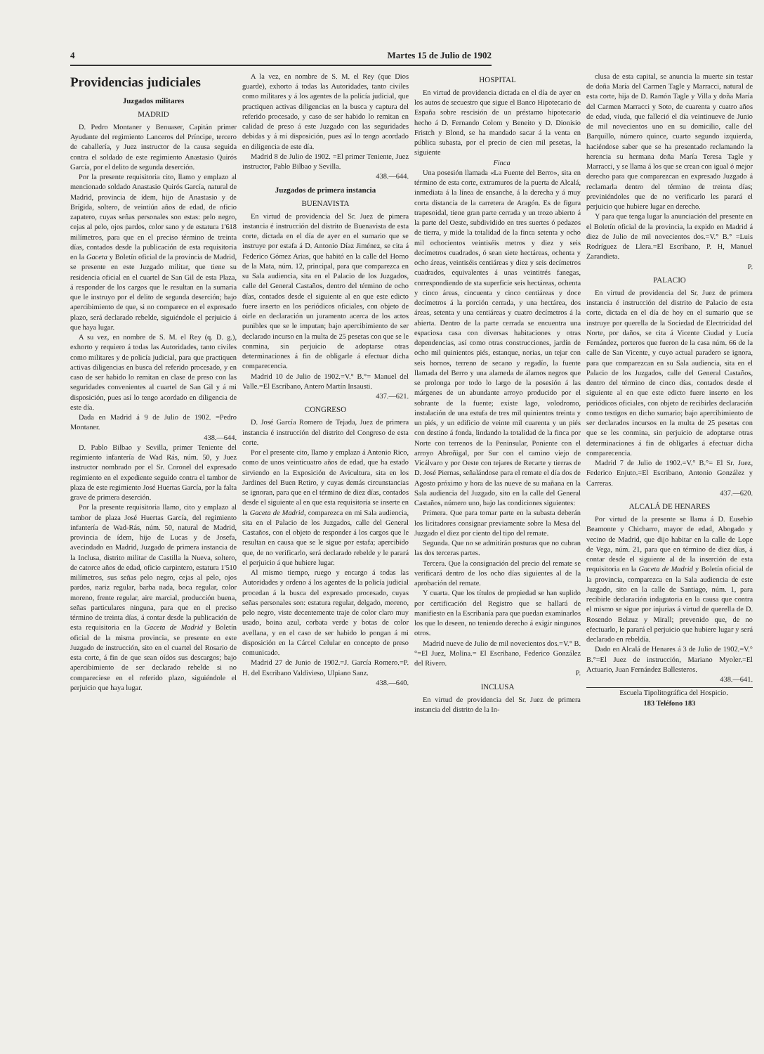4 Martes 15 de Julio de 1902
Providencias judiciales
Juzgados militares
MADRID
D. Pedro Montaner y Benuaser, Capitán primer Ayudante del regimiento Lanceros del Príncipe, tercero de caballería, y Juez instructor de la causa seguida contra el soldado de este regimiento Anastasio Quirós García, por el delito de segunda deserción.
Por la presente requisitoria cito, llamo y emplazo al mencionado soldado Anastasio Quirós García, natural de Madrid, provincia de ídem, hijo de Anastasio y de Brígida, soltero, de veintiún años de edad, de oficio zapatero, cuyas señas personales son estas: pelo negro, cejas al pelo, ojos pardos, color sano y de estatura 1'618 milímetros, para que en el preciso término de treinta días, contados desde la publicación de esta requisitoria en la Gaceta y Boletín oficial de la provincia de Madrid, se presente en este Juzgado militar, que tiene su residencia oficial en el cuartel de San Gil de esta Plaza, á responder de los cargos que le resultan en la sumaria que le instruyo por el delito de segunda deserción; bajo apercibimiento de que, si no comparece en el expresado plazo, será declarado rebelde, siguiéndole el perjuicio á que haya lugar.
A su vez, en nombre de S. M. el Rey (q. D. g.), exhorto y requiero á todas las Autoridades, tanto civiles como militares y de policía judicial, para que practiquen activas diligencias en busca del referido procesado, y en caso de ser habido lo remitan en clase de preso con las seguridades convenientes al cuartel de San Gil y á mi disposición, pues así lo tengo acordado en diligencia de este día.
Dada en Madrid á 9 de Julio de 1902. =Pedro Montaner.
438.—644.
D. Pablo Bilbao y Sevilla, primer Teniente del regimiento infantería de Wad Rás, núm. 50, y Juez instructor nombrado por el Sr. Coronel del expresado regimiento en el expediente seguido contra el tambor de plaza de este regimiento José Huertas García, por la falta grave de primera deserción.
Por la presente requisitoria llamo, cito y emplazo al tambor de plaza José Huertas García, del regimiento infantería de Wad-Rás, núm. 50, natural de Madrid, provincia de ídem, hijo de Lucas y de Josefa, avecindado en Madrid, Juzgado de primera instancia de la Inclusa, distrito militar de Castilla la Nueva, soltero, de catorce años de edad, oficio carpintero, estatura 1'510 milímetros, sus señas pelo negro, cejas al pelo, ojos pardos, nariz regular, barba nada, boca regular, color moreno, frente regular, aire marcial, producción buena, señas particulares ninguna, para que en el preciso término de treinta días, á contar desde la publicación de esta requisitoria en la Gaceta de Madrid y Boletín oficial de la misma provincia, se presente en este Juzgado de instrucción, sito en el cuartel del Rosario de esta corte, á fin de que sean oídos sus descargos; bajo apercibimiento de ser declarado rebelde si no compareciese en el referido plazo, siguiéndole el perjuicio que haya lugar.
A la vez, en nombre de S. M. el Rey (que Dios guarde), exhorto á todas las Autoridades, tanto civiles como militares y á los agentes de la policía judicial, que practiquen activas diligencias en la busca y captura del referido procesado, y caso de ser habido lo remitan en calidad de preso á este Juzgado con las seguridades debidas y á mi disposición, pues así lo tengo acordado en diligencia de este día.
Madrid 8 de Julio de 1902. =El primer Teniente, Juez instructor, Pablo Bilbao y Sevilla.
438.—644.
Juzgados de primera instancia
BUENAVISTA
En virtud de providencia del Sr. Juez de pimera instancia é instrucción del distrito de Buenavista de esta corte, dictada en el día de ayer en el sumario que se instruye por estafa á D. Antonio Díaz Jiménez, se cita á Federico Gómez Arias, que habitó en la calle del Horno de la Mata, núm. 12, principal, para que comparezca en su Sala audiencia, sita en el Palacio de los Juzgados, calle del General Castaños, dentro del término de ocho días, contados desde el siguiente al en que este edicto fuere inserto en los periódicos oficiales, con objeto de oirle en declaración un juramento acerca de los actos punibles que se le imputan; bajo apercibimiento de ser declarado incurso en la multa de 25 pesetas con que se le conmina, sin perjuicio de adoptarse otras determinaciones á fin de obligarle á efectuar dicha comparecencia.
Madrid 10 de Julio de 1902.=V.° B.°= Manuel del Valle.=El Escribano, Antero Martín Insausti.
437.—621.
CONGRESO
D. José García Romero de Tejada, Juez de primera instancia é instrucción del distrito del Congreso de esta corte.
Por el presente cito, llamo y emplazo á Antonio Rico, como de unos veinticuatro años de edad, que ha estado sirviendo en la Exposición de Avicultura, sita en los Jardines del Buen Retiro, y cuyas demás circunstancias se ignoran, para que en el término de diez días, contados desde el siguiente al en que esta requisitoria se inserte en la Gaceta de Madrid, comparezca en mi Sala audiencia, sita en el Palacio de los Juzgados, calle del General Castaños, con el objeto de responder á los cargos que le resultan en causa que se le sigue por estafa; apercibido que, de no verificarlo, será declarado rebelde y le parará el perjuicio á que hubiere lugar.
Al mismo tiempo, ruego y encargo á todas las Autoridades y ordeno á los agentes de la policía judicial procedan á la busca del expresado procesado, cuyas señas personales son: estatura regular, delgado, moreno, pelo negro, viste decentemente traje de color claro muy usado, boina azul, corbata verde y botas de color avellana, y en el caso de ser habido lo pongan á mi disposición en la Cárcel Celular en concepto de preso comunicado.
Madrid 27 de Junio de 1902.=J. García Romero.=P. H. del Escribano Valdivieso, Ulpiano Sanz.
438.—640.
HOSPITAL
En virtud de providencia dictada en el día de ayer en los autos de secuestro que sigue el Banco Hipotecario de España sobre rescisión de un préstamo hipotecario hecho á D. Fernando Colom y Beneito y D. Dionisio Fristch y Blond, se ha mandado sacar á la venta en pública subasta, por el precio de cien mil pesetas, la siguiente
Finca
Una posesión llamada «La Fuente del Berro», sita en término de esta corte, extramuros de la puerta de Alcalá, inmediata á la línea de ensanche, á la derecha y á muy corta distancia de la carretera de Aragón. Es de figura trapesoidal, tiene gran parte cerrada y un trozo abierto á la parte del Oeste, subdividido en tres suertes ó pedazos de tierra, y mide la totalidad de la finca setenta y ocho mil ochocientos veintiséis metros y diez y seis decímetros cuadrados, ó sean siete hectáreas, ochenta y ocho áreas, veintiséis centiáreas y diez y seis decímetros cuadrados, equivalentes á unas veintitrés fanegas, correspondiendo de sta superficie seis hectáreas, ochenta y cinco áreas, cincuenta y cinco centiáreas y doce decímetros á la porción cerrada, y una hectárea, dos áreas, setenta y una centiáreas y cuatro decímetros á la abierta. Dentro de la parte cerrada se encuentra una espaciosa casa con diversas habitaciones y otras dependencias, así como otras construcciones, jardín de ocho mil quinientos piés, estanque, norias, un tejar con seis hornos, terreno de secano y regadío, la fuente llamada del Berro y una alameda de álamos negros que se prolonga por todo lo largo de la posesión á las márgenes de un abundante arroyo producido por el sobrante de la fuente; existe lago, volodromo, instalación de una estufa de tres mil quinientos treinta y un piés, y un edificio de veinte mil cuarenta y un piés con destino á fonda, lindando la totalidad de la finca por Norte con terrenos de la Peninsular, Poniente con el arroyo Abroñigal, por Sur con el camino viejo de Vicálvaro y por Oeste con tejares de Recarte y tierras de D. José Piernas, señalándose para el remate el día dos de Agosto próximo y hora de las nueve de su mañana en la Sala audiencia del Juzgado, sito en la calle del General Castaños, número uno, bajo las condiciones siguientes:
Primera. Que para tomar parte en la subasta deberán los licitadores consignar previamente sobre la Mesa del Juzgado el diez por ciento del tipo del remate.
Segunda. Que no se admitirán posturas que no cubran las dos terceras partes.
Tercera. Que la consignación del precio del remate se verificará dentro de los ocho días siguientes al de la aprobación del remate.
Y cuarta. Que los títulos de propiedad se han suplido por certificación del Registro que se hallará de manifiesto en la Escribanía para que puedan examinarlos los que lo deseen, no teniendo derecho á exigir ningunos otros.
Madrid nueve de Julio de mil novecientos dos.=V.° B.°=El Juez, Molina.= El Escribano, Federico González del Rivero.
P.
INCLUSA
En virtud de providencia del Sr. Juez de primera instancia del distrito de la In-
clusa de esta capital, se anuncia la muerte sin testar de doña María del Carmen Tagle y Marracci, natural de esta corte, hija de D. Ramón Tagle y Villa y doña María del Carmen Marracci y Soto, de cuarenta y cuatro años de edad, viuda, que falleció el día veintinueve de Junio de mil novecientos uno en su domicilio, calle del Barquillo, número quince, cuarto segundo izquierda, haciéndose saber que se ha presentado reclamando la herencia su hermana doña María Teresa Tagle y Marracci, y se llama á los que se crean con igual ó mejor derecho para que comparezcan en expresado Juzgado á reclamarla dentro del término de treinta días; previniéndoles que de no verificarlo les parará el perjuicio que hubiere lugar en derecho.
Y para que tenga lugar la anunciación del presente en el Boletín oficial de la provincia, la expido en Madrid á diez de Julio de mil novecientos dos.=V.° B.° =Luis Rodríguez de Llera.=El Escribano, P. H, Manuel Zarandieta.
P.
PALACIO
En virtud de providencia del Sr. Juez de primera instancia é instrucción del distrito de Palacio de esta corte, dictada en el día de hoy en el sumario que se instruye por querella de la Sociedad de Electricidad del Norte, por daños, se cita á Vicente Ciudad y Lucía Fernández, porteros que fueron de la casa núm. 66 de la calle de San Vicente, y cuyo actual paradero se ignora, para que comparezcan en su Sala audiencia, sita en el Palacio de los Juzgados, calle del General Castaños, dentro del término de cinco días, contados desde el siguiente al en que este edicto fuere inserto en los periódicos oficiales, con objeto de recibirles declaración como testigos en dicho sumario; bajo apercibimiento de ser declarados incursos en la multa de 25 pesetas con que se les conmina, sin perjuicio de adoptarse otras determinaciones á fin de obligarles á efectuar dicha comparecencia.
Madrid 7 de Julio de 1902.=V.° B.°= El Sr. Juez, Federico Enjuto.=El Escribano, Antonio González y Carreras.
437.—620.
ALCALÁ DE HENARES
Por virtud de la presente se llama á D. Eusebio Beamonte y Chicharro, mayor de edad, Abogado y vecino de Madrid, que dijo habitar en la calle de Lope de Vega, núm. 21, para que en término de diez días, á contar desde el siguiente al de la inserción de esta requisitoria en la Gaceta de Madrid y Boletín oficial de la provincia, comparezca en la Sala audiencia de este Juzgado, sito en la calle de Santiago, núm. 1, para recibirle declaración indagatoria en la causa que contra el mismo se sigue por injurias á virtud de querella de D. Rosendo Belzuz y Mirall; prevenido que, de no efectuarlo, le parará el perjuicio que hubiere lugar y será declarado en rebeldía.
Dado en Alcalá de Henares á 3 de Julio de 1902.=V.° B.°=El Juez de instrucción, Mariano Myoler.=El Actuario, Juan Fernández Ballesteros.
438.—641.
Escuela Tipolitográfica del Hospicio.
183 Teléfono 183